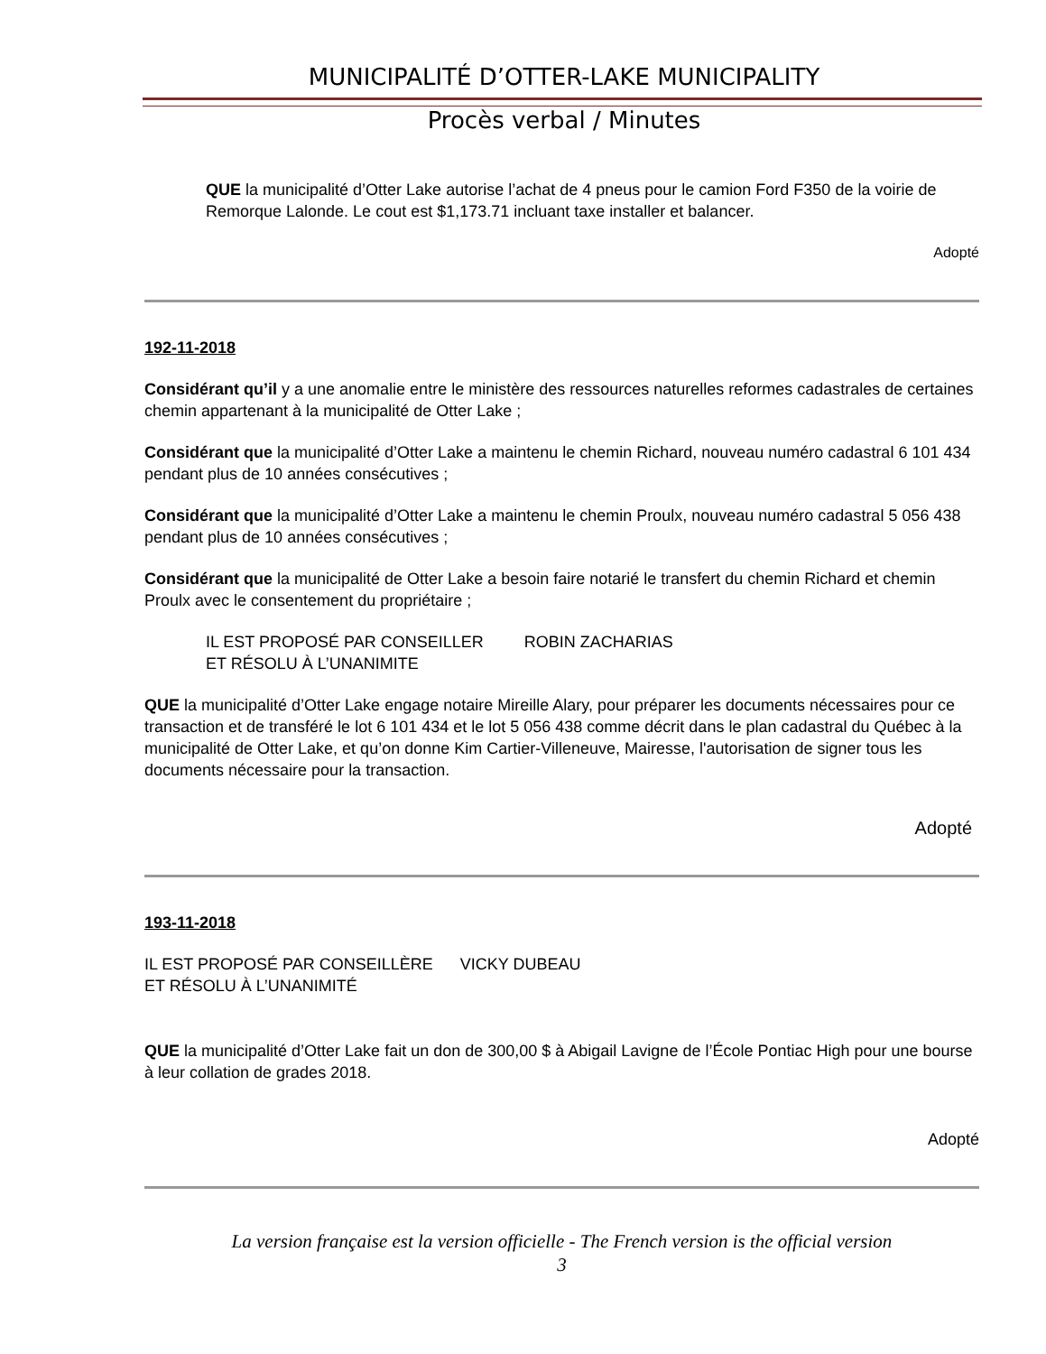MUNICIPALITÉ D’OTTER-LAKE MUNICIPALITY
Procès verbal / Minutes
QUE la municipalité d’Otter Lake autorise l’achat de 4 pneus pour le camion Ford F350 de la voirie de Remorque Lalonde. Le cout est $1,173.71 incluant taxe installer et balancer.
Adopté
192-11-2018
Considérant qu’il y a une anomalie entre le ministère des ressources naturelles reformes cadastrales de certaines chemin appartenant à la municipalité de Otter Lake ;
Considérant que la municipalité d’Otter Lake a maintenu le chemin Richard, nouveau numéro cadastral 6 101 434 pendant plus de 10 années consécutives ;
Considérant que la municipalité d’Otter Lake a maintenu le chemin Proulx, nouveau numéro cadastral 5 056 438 pendant plus de 10 années consécutives ;
Considérant que la municipalité de Otter Lake a besoin faire notarié le transfert du chemin Richard et chemin Proulx avec le consentement du propriétaire ;
IL EST PROPOSÉ PAR CONSEILLER ROBIN ZACHARIAS
ET RÉSOLU À L’UNANIMITE
QUE la municipalité d’Otter Lake engage notaire Mireille Alary, pour préparer les documents nécessaires pour ce transaction et de transféré le lot 6 101 434 et le lot 5 056 438 comme décrit dans le plan cadastral du Québec à la municipalité de Otter Lake, et qu’on donne Kim Cartier-Villeneuve, Mairesse, l'autorisation de signer tous les documents nécessaire pour la transaction.
Adopté
193-11-2018
IL EST PROPOSÉ PAR CONSEILLÈRE VICKY DUBEAU
ET RÉSOLU À L’UNANIMITÉ
QUE la municipalité d’Otter Lake fait un don de 300,00 $ à Abigail Lavigne de l’École Pontiac High pour une bourse à leur collation de grades 2018.
Adopté
La version française est la version officielle - The French version is the official version
3